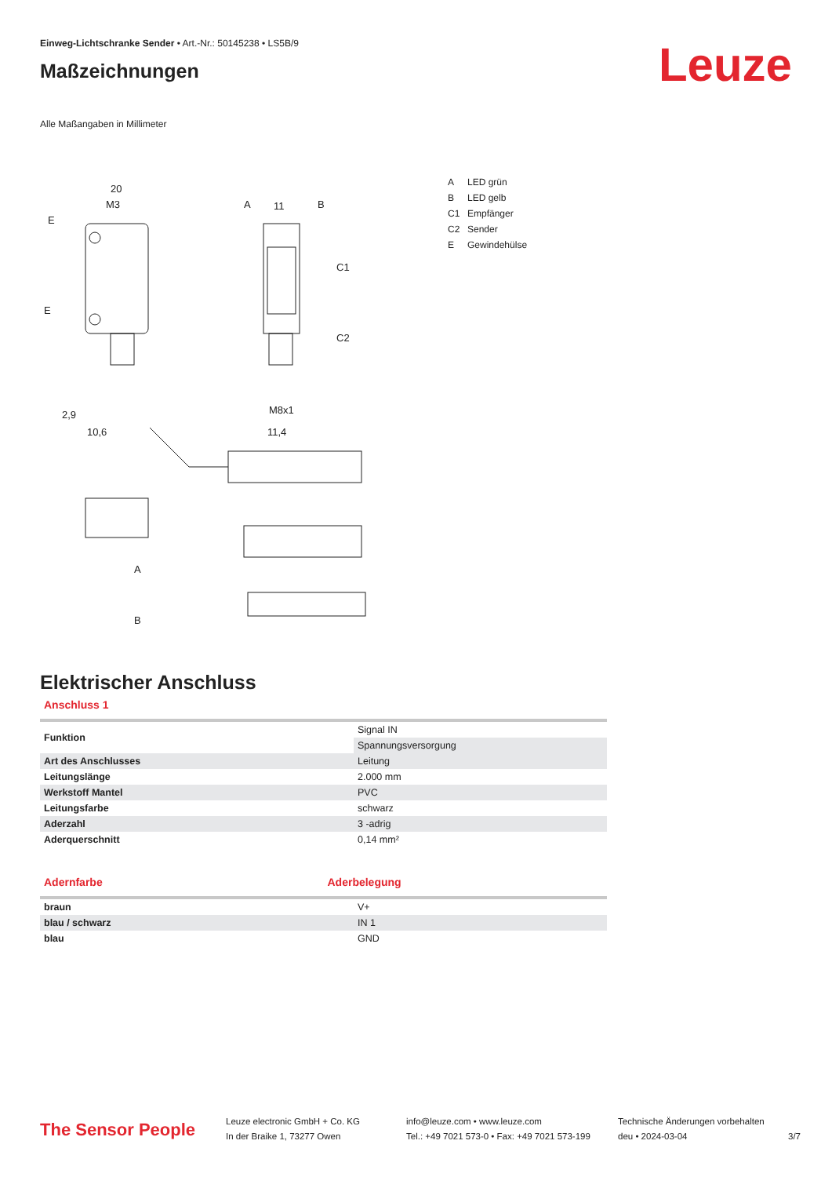Einweg-Lichtschranke Sender • Art.-Nr.: 50145238 • LS5B/9
Maßzeichnungen
Leuze
Alle Maßangaben in Millimeter
20
M3
E
E
A
11
B
C1
C2
2,9
10,6
11,4
M8x1
A
B
A LED grün
B LED gelb
C1 Empfänger
C2 Sender
E Gewindehülse
Elektrischer Anschluss
Anschluss 1
| Funktion | Signal IN |
| | Spannungsversorgung |
| Art des Anschlusses | Leitung |
| Leitungslänge | 2.000 mm |
| Werkstoff Mantel | PVC |
| Leitungsfarbe | schwarz |
| Aderzahl | 3 -adrig |
| Aderquerschnitt | 0,14 mm² |
Adernfarbe Aderbelegung
| braun | V+ |
| blau / schwarz | IN 1 |
| blau | GND |
The Sensor People
Leuze electronic GmbH + Co. KG
In der Braike 1, 73277 Owen
info@leuze.com • www.leuze.com
Tel.: +49 7021 573-0 • Fax: +49 7021 573-199
Technische Änderungen vorbehalten
deu • 2024-03-04
3/7